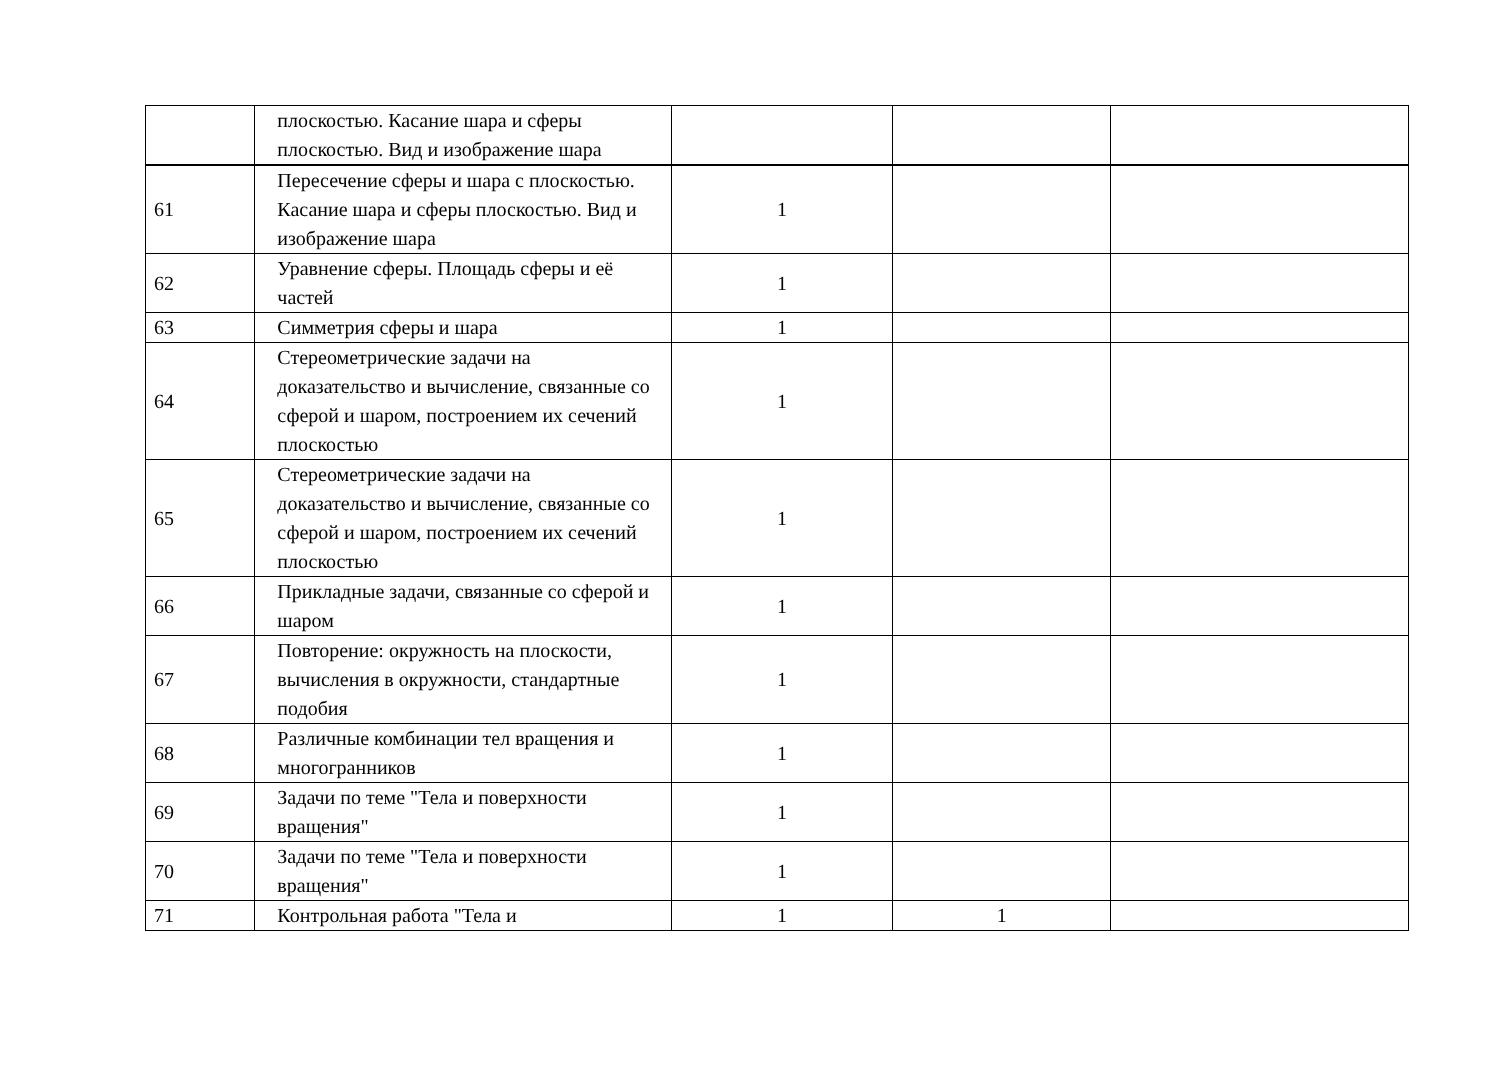| | плоскостью. Касание шара и сферы плоскостью. Вид и изображение шара | | | |
| 61 | Пересечение сферы и шара с плоскостью. Касание шара и сферы плоскостью. Вид и изображение шара | 1 | | |
| 62 | Уравнение сферы. Площадь сферы и её частей | 1 | | |
| 63 | Симметрия сферы и шара | 1 | | |
| 64 | Стереометрические задачи на доказательство и вычисление, связанные со сферой и шаром, построением их сечений плоскостью | 1 | | |
| 65 | Стереометрические задачи на доказательство и вычисление, связанные со сферой и шаром, построением их сечений плоскостью | 1 | | |
| 66 | Прикладные задачи, связанные со сферой и шаром | 1 | | |
| 67 | Повторение: окружность на плоскости, вычисления в окружности, стандартные подобия | 1 | | |
| 68 | Различные комбинации тел вращения и многогранников | 1 | | |
| 69 | Задачи по теме "Тела и поверхности вращения" | 1 | | |
| 70 | Задачи по теме "Тела и поверхности вращения" | 1 | | |
| 71 | Контрольная работа "Тела и | 1 | 1 | |